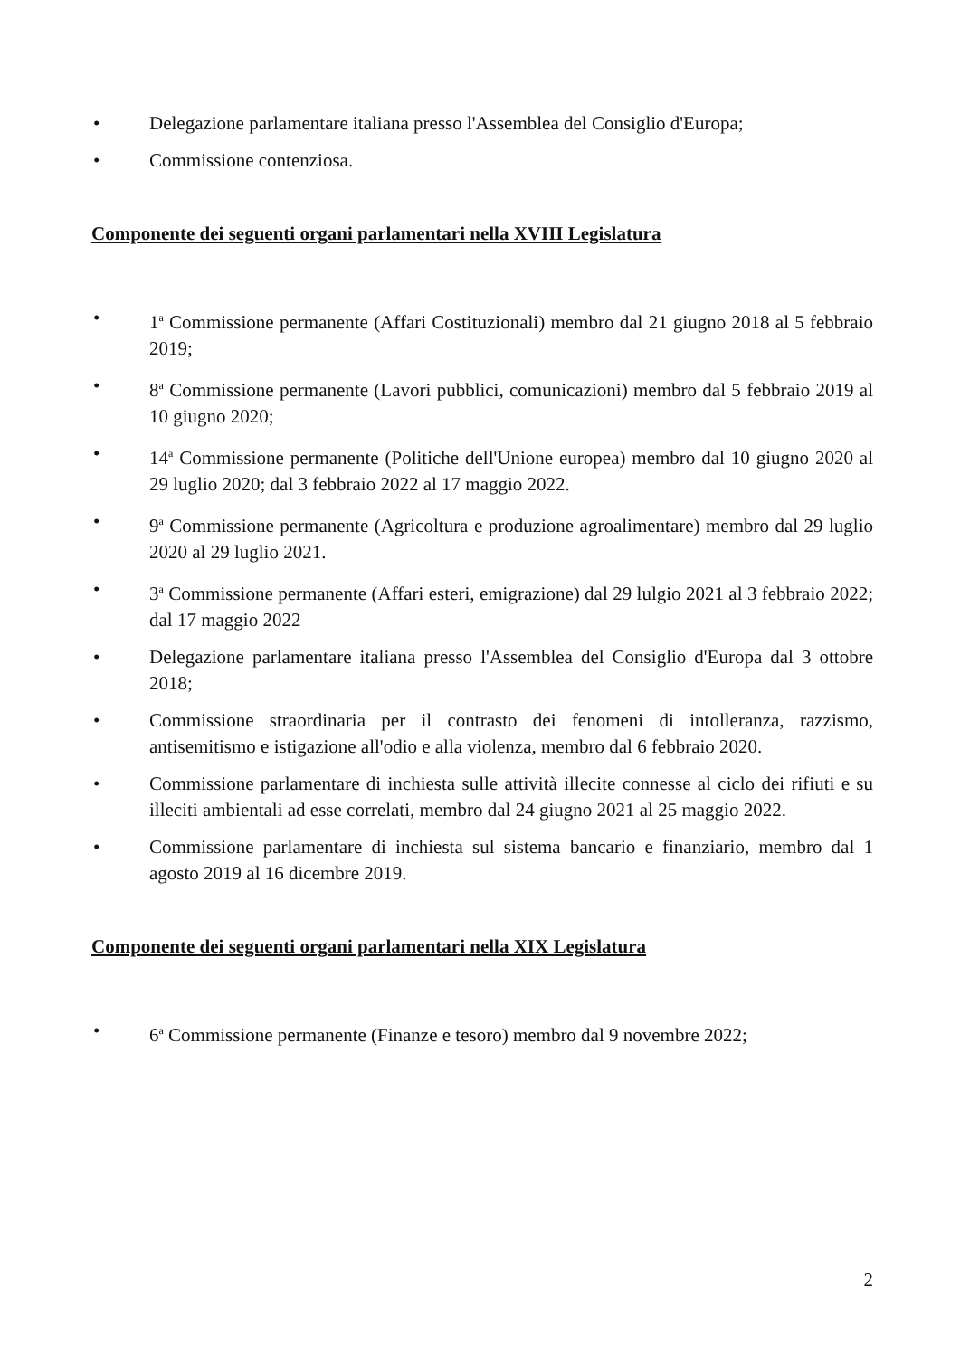• Delegazione parlamentare italiana presso l'Assemblea del Consiglio d'Europa;
• Commissione contenziosa.
Componente dei seguenti organi parlamentari nella XVIII Legislatura
• 1<sup>a</sup> Commissione permanente (Affari Costituzionali) membro dal 21 giugno 2018 al 5 febbraio 2019;
• 8<sup>a</sup> Commissione permanente (Lavori pubblici, comunicazioni) membro dal 5 febbraio 2019 al 10 giugno 2020;
• 14<sup>a</sup> Commissione permanente (Politiche dell'Unione europea) membro dal 10 giugno 2020 al 29 luglio 2020; dal 3 febbraio 2022 al 17 maggio 2022.
• 9<sup>a</sup> Commissione permanente (Agricoltura e produzione agroalimentare) membro dal 29 luglio 2020 al 29 luglio 2021.
• 3<sup>a</sup> Commissione permanente (Affari esteri, emigrazione) dal 29 lulgio 2021 al 3 febbraio 2022; dal 17 maggio 2022
• Delegazione parlamentare italiana presso l'Assemblea del Consiglio d'Europa dal 3 ottobre 2018;
• Commissione straordinaria per il contrasto dei fenomeni di intolleranza, razzismo, antisemitismo e istigazione all'odio e alla violenza, membro dal 6 febbraio 2020.
• Commissione parlamentare di inchiesta sulle attività illecite connesse al ciclo dei rifiuti e su illeciti ambientali ad esse correlati, membro dal 24 giugno 2021 al 25 maggio 2022.
• Commissione parlamentare di inchiesta sul sistema bancario e finanziario, membro dal 1 agosto 2019 al 16 dicembre 2019.
Componente dei seguenti organi parlamentari nella XIX Legislatura
• 6<sup>a</sup> Commissione permanente (Finanze e tesoro) membro dal 9 novembre 2022;
2